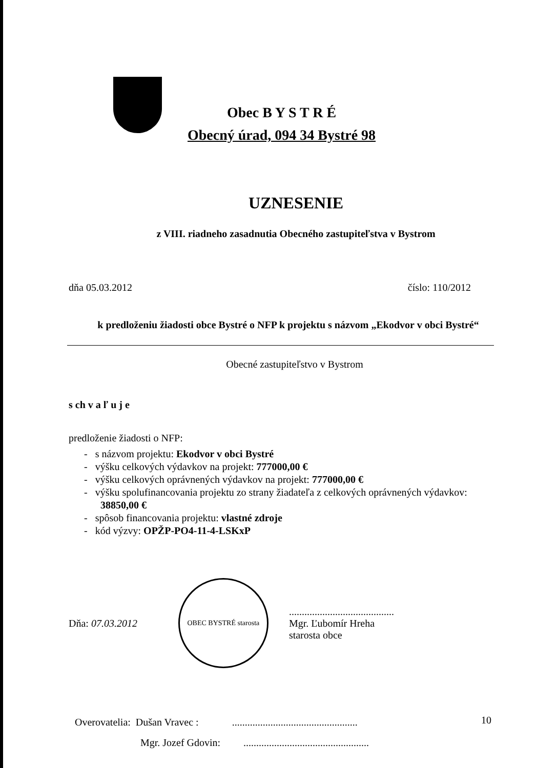Obec B Y S T R É
Obecný úrad, 094 34 Bystré 98
UZNESENIE
z VIII. riadneho zasadnutia Obecného zastupiteľstva v Bystrom
dňa 05.03.2012 číslo: 110/2012
k predloženiu žiadosti obce Bystré o NFP k projektu s názvom „Ekodvor v obci Bystré“
Obecné zastupiteľstvo v Bystrom
s ch v a ľ u j e
predloženie žiadosti o NFP:
- s názvom projektu: Ekodvor v obci Bystré
- výšku celkových výdavkov na projekt: 777000,00 €
- výšku celkových oprávnených výdavkov na projekt: 777000,00 €
- výšku spolufinancovania projektu zo strany žiadateľa z celkových oprávnených výdavkov: 38850,00 €
- spôsob financovania projektu: vlastné zdroje
- kód výzvy: OPŽP-PO4-11-4-LSKxP
Dňa: 07.03.2012
OBEC BYSTRÉ starosta
.........................................
Mgr. Ľubomír Hreha
starosta obce
Overovatelia: Dušan Vravec : .................................................
Mgr. Jozef Gdovin: .................................................
10